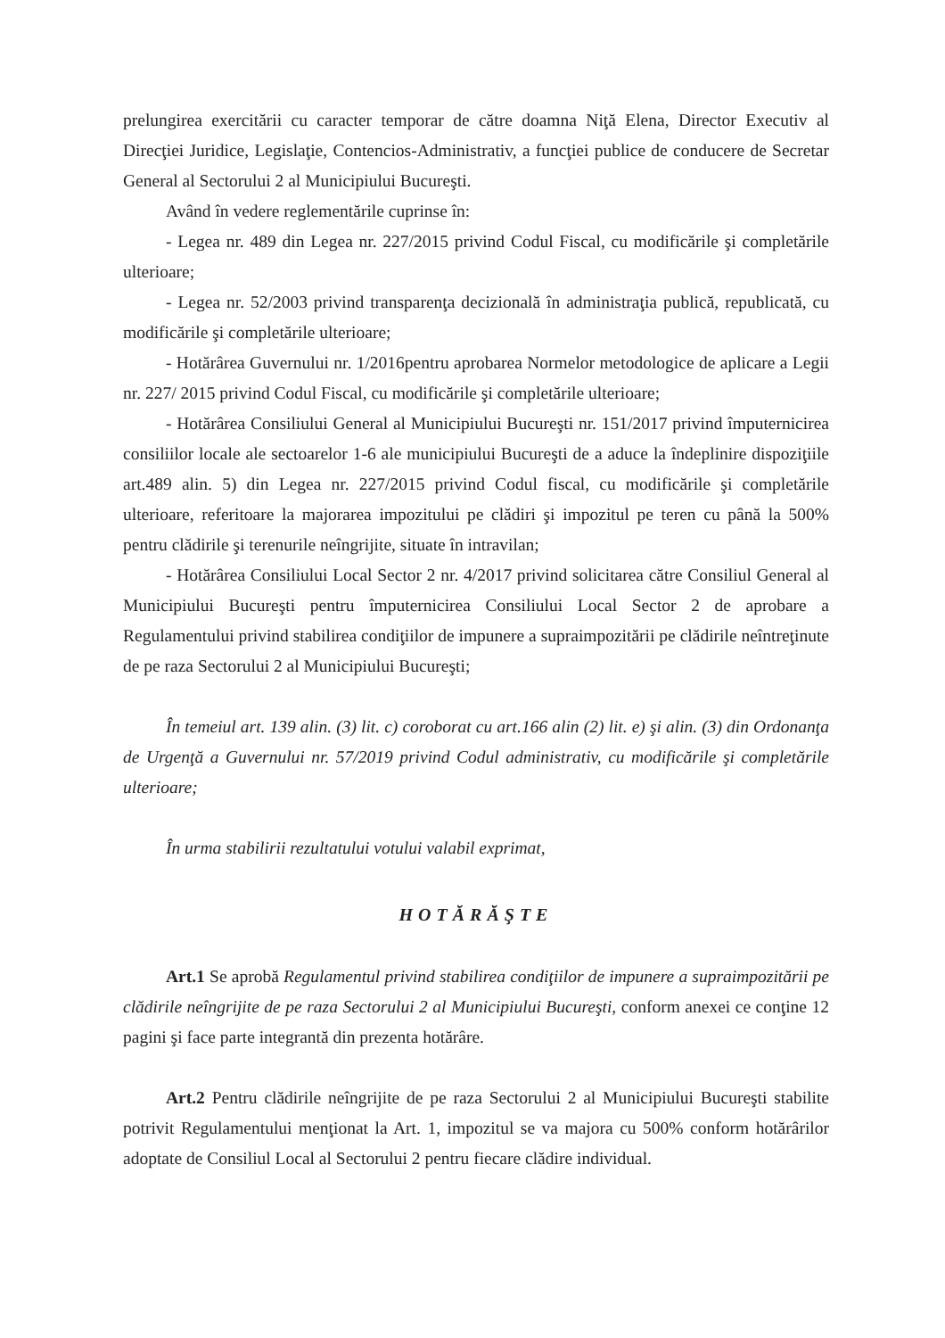prelungirea exercitării cu caracter temporar de către doamna Niţă Elena, Director Executiv al Direcţiei Juridice, Legislaţie, Contencios-Administrativ, a funcţiei publice de conducere de Secretar General al Sectorului 2 al Municipiului Bucureşti.
Având în vedere reglementările cuprinse în:
- Legea nr. 489 din Legea nr. 227/2015 privind Codul Fiscal, cu modificările şi completările ulterioare;
- Legea nr. 52/2003 privind transparenţa decizională în administraţia publică, republicată, cu modificările şi completările ulterioare;
- Hotărârea Guvernului nr. 1/2016pentru aprobarea Normelor metodologice de aplicare a Legii nr. 227/ 2015 privind Codul Fiscal, cu modificările şi completările ulterioare;
- Hotărârea Consiliului General al Municipiului Bucureşti nr. 151/2017 privind împuternicirea consiliilor locale ale sectoarelor 1-6 ale municipiului Bucureşti de a aduce la îndeplinire dispoziţiile art.489 alin. 5) din Legea nr. 227/2015 privind Codul fiscal, cu modificările şi completările ulterioare, referitoare la majorarea impozitului pe clădiri şi impozitul pe teren cu până la 500% pentru clădirile şi terenurile neîngrijite, situate în intravilan;
- Hotărârea Consiliului Local Sector 2 nr. 4/2017 privind solicitarea către Consiliul General al Municipiului Bucureşti pentru împuternicirea Consiliului Local Sector 2 de aprobare a Regulamentului privind stabilirea condiţiilor de impunere a supraimpozitării pe clădirile neîntreţinute de pe raza Sectorului 2 al Municipiului Bucureşti;
În temeiul art. 139 alin. (3) lit. c) coroborat cu art.166 alin (2) lit. e) şi alin. (3) din Ordonanţa de Urgenţă a Guvernului nr. 57/2019 privind Codul administrativ, cu modificările şi completările ulterioare;
În urma stabilirii rezultatului votului valabil exprimat,
HOTĂRĂŞTE
Art.1 Se aprobă Regulamentul privind stabilirea condiţiilor de impunere a supraimpozitării pe clădirile neîngrijite de pe raza Sectorului 2 al Municipiului Bucureşti, conform anexei ce conţine 12 pagini şi face parte integrantă din prezenta hotărâre.
Art.2 Pentru clădirile neîngrijite de pe raza Sectorului 2 al Municipiului Bucureşti stabilite potrivit Regulamentului menţionat la Art. 1, impozitul se va majora cu 500% conform hotărârilor adoptate de Consiliul Local al Sectorului 2 pentru fiecare clădire individual.